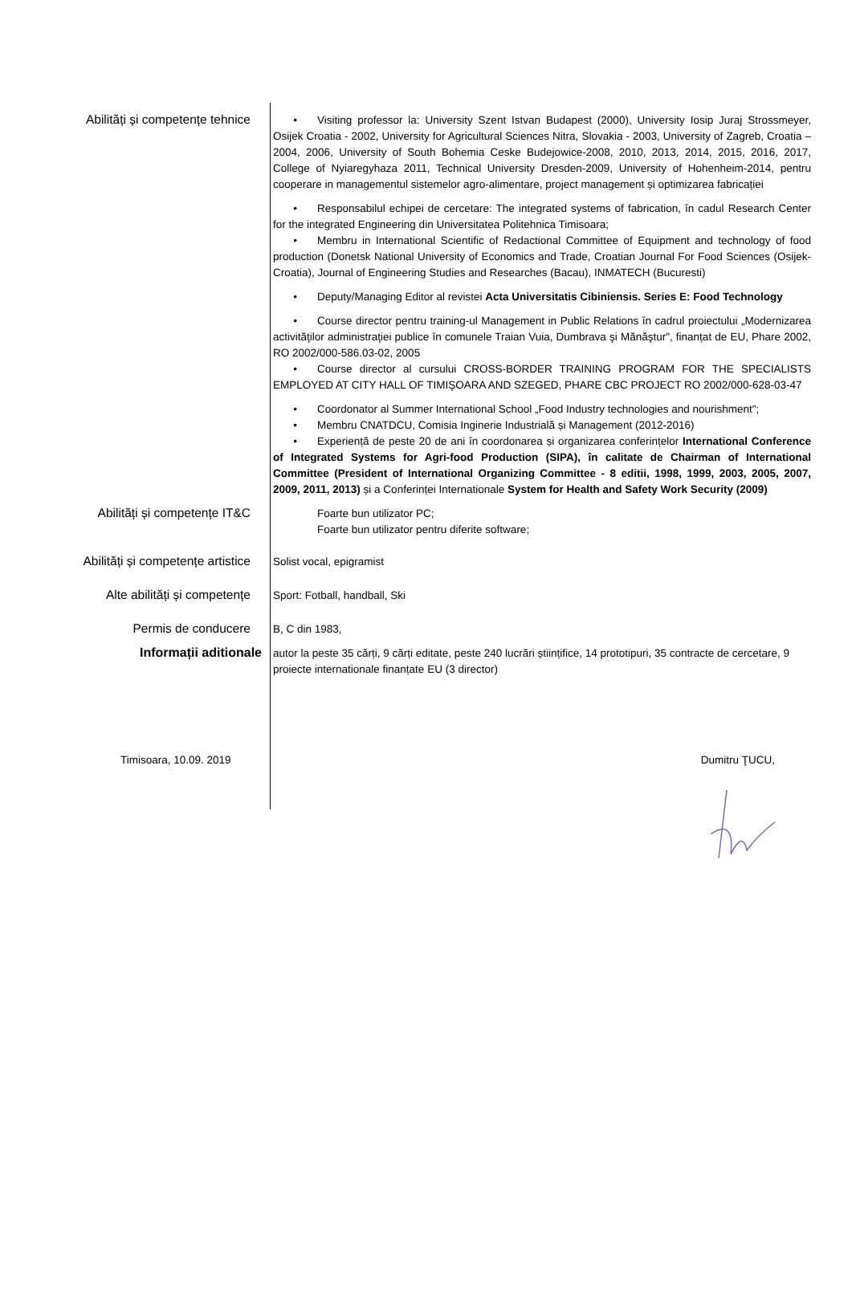Abilități și competențe tehnice
• Visiting professor la: University Szent Istvan Budapest (2000), University Iosip Juraj Strossmeyer, Osijek Croatia - 2002, University for Agricultural Sciences Nitra, Slovakia - 2003, University of Zagreb, Croatia – 2004, 2006, University of South Bohemia Ceske Budejowice-2008, 2010, 2013, 2014, 2015, 2016, 2017, College of Nyiaregyhaza 2011, Technical University Dresden-2009, University of Hohenheim-2014, pentru cooperare in managementul sistemelor agro-alimentare, project management și optimizarea fabricației
• Responsabilul echipei de cercetare: The integrated systems of fabrication, în cadul Research Center for the integrated Engineering din Universitatea Politehnica Timisoara;
• Membru in International Scientific of Redactional Committee of Equipment and technology of food production (Donetsk National University of Economics and Trade, Croatian Journal For Food Sciences (Osijek-Croatia), Journal of Engineering Studies and Researches (Bacau), INMATECH (Bucuresti)
• Deputy/Managing Editor al revistei Acta Universitatis Cibiniensis. Series E: Food Technology
• Course director pentru training-ul Management in Public Relations în cadrul proiectului „Modernizarea activităţilor administraţiei publice în comunele Traian Vuia, Dumbrava şi Mănăştur", finanțat de EU, Phare 2002, RO 2002/000-586.03-02, 2005
• Course director al cursului CROSS-BORDER TRAINING PROGRAM FOR THE SPECIALISTS EMPLOYED AT CITY HALL OF TIMIŞOARA AND SZEGED, PHARE CBC PROJECT RO 2002/000-628-03-47
• Coordonator al Summer International School „Food Industry technologies and nourishment";
• Membru CNATDCU, Comisia Inginerie Industrială și Management (2012-2016)
• Experiență de peste 20 de ani în coordonarea și organizarea conferințelor International Conference of Integrated Systems for Agri-food Production (SIPA), în calitate de Chairman of International Committee (President of International Organizing Committee - 8 editii, 1998, 1999, 2003, 2005, 2007, 2009, 2011, 2013) și a Conferinței Internationale System for Health and Safety Work Security (2009)
Abilități și competențe IT&C
Foarte bun utilizator PC;
Foarte bun utilizator pentru diferite software;
Abilități și competențe artistice
Solist vocal, epigramist
Alte abilități și competențe
Sport: Fotball, handball, Ski
Permis de conducere
B, C din 1983,
Informații aditionale
autor la peste 35 cărți, 9 cărți editate, peste 240 lucrări științifice, 14 prototipuri, 35 contracte de cercetare, 9 proiecte internationale finanțate EU (3 director)
Timisoara, 10.09. 2019 Dumitru ŢUCU,